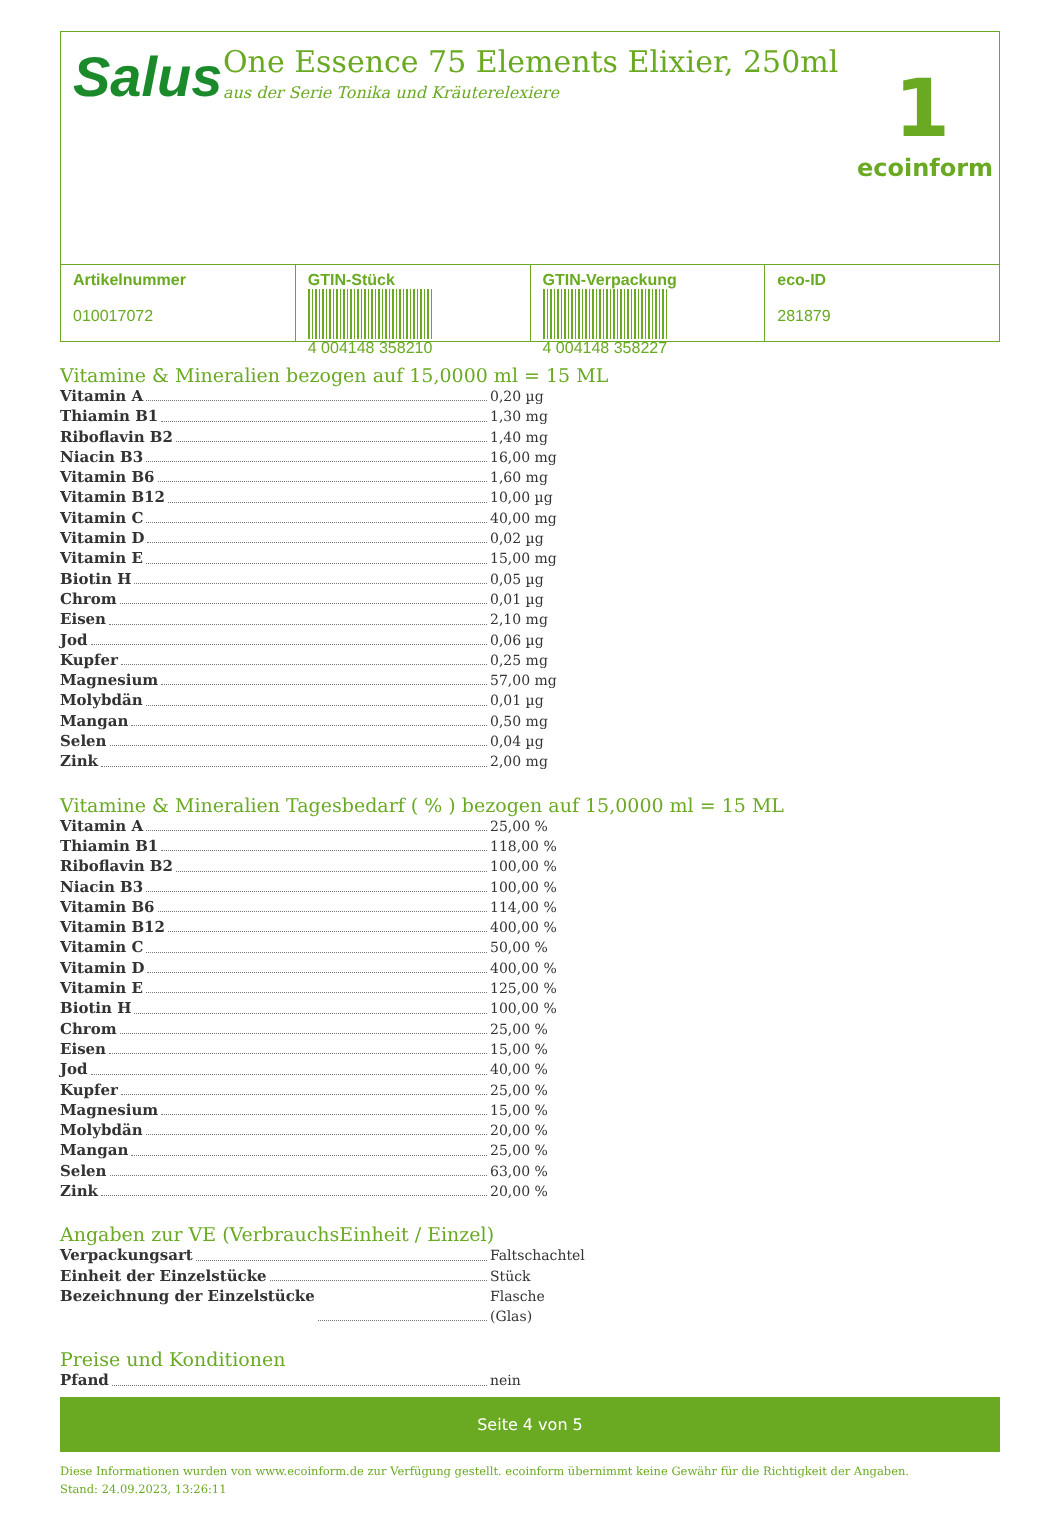Salus
One Essence 75 Elements Elixier, 250ml
aus der Serie Tonika und Kräuterelexiere
1
ecoinform
Artikelnummer
010017072
GTIN-Stück
4 004148 358210
GTIN-Verpackung
4 004148 358227
eco-ID
281879
Vitamine & Mineralien bezogen auf 15,0000 ml = 15 ML
Vitamin A 0,20 µg
Thiamin B1 1,30 mg
Riboflavin B2 1,40 mg
Niacin B3 16,00 mg
Vitamin B6 1,60 mg
Vitamin B12 10,00 µg
Vitamin C 40,00 mg
Vitamin D 0,02 µg
Vitamin E 15,00 mg
Biotin H 0,05 µg
Chrom 0,01 µg
Eisen 2,10 mg
Jod 0,06 µg
Kupfer 0,25 mg
Magnesium 57,00 mg
Molybdän 0,01 µg
Mangan 0,50 mg
Selen 0,04 µg
Zink 2,00 mg
Vitamine & Mineralien Tagesbedarf ( % ) bezogen auf 15,0000 ml = 15 ML
Vitamin A 25,00 %
Thiamin B1 118,00 %
Riboflavin B2 100,00 %
Niacin B3 100,00 %
Vitamin B6 114,00 %
Vitamin B12 400,00 %
Vitamin C 50,00 %
Vitamin D 400,00 %
Vitamin E 125,00 %
Biotin H 100,00 %
Chrom 25,00 %
Eisen 15,00 %
Jod 40,00 %
Kupfer 25,00 %
Magnesium 15,00 %
Molybdän 20,00 %
Mangan 25,00 %
Selen 63,00 %
Zink 20,00 %
Angaben zur VE (VerbrauchsEinheit / Einzel)
Verpackungsart Faltschachtel
Einheit der Einzelstücke Stück
Bezeichnung der Einzelstücke Flasche (Glas)
Preise und Konditionen
Pfand nein
Seite 4 von 5
Diese Informationen wurden von www.ecoinform.de zur Verfügung gestellt. ecoinform übernimmt keine Gewähr für die Richtigkeit der Angaben.
Stand: 24.09.2023, 13:26:11